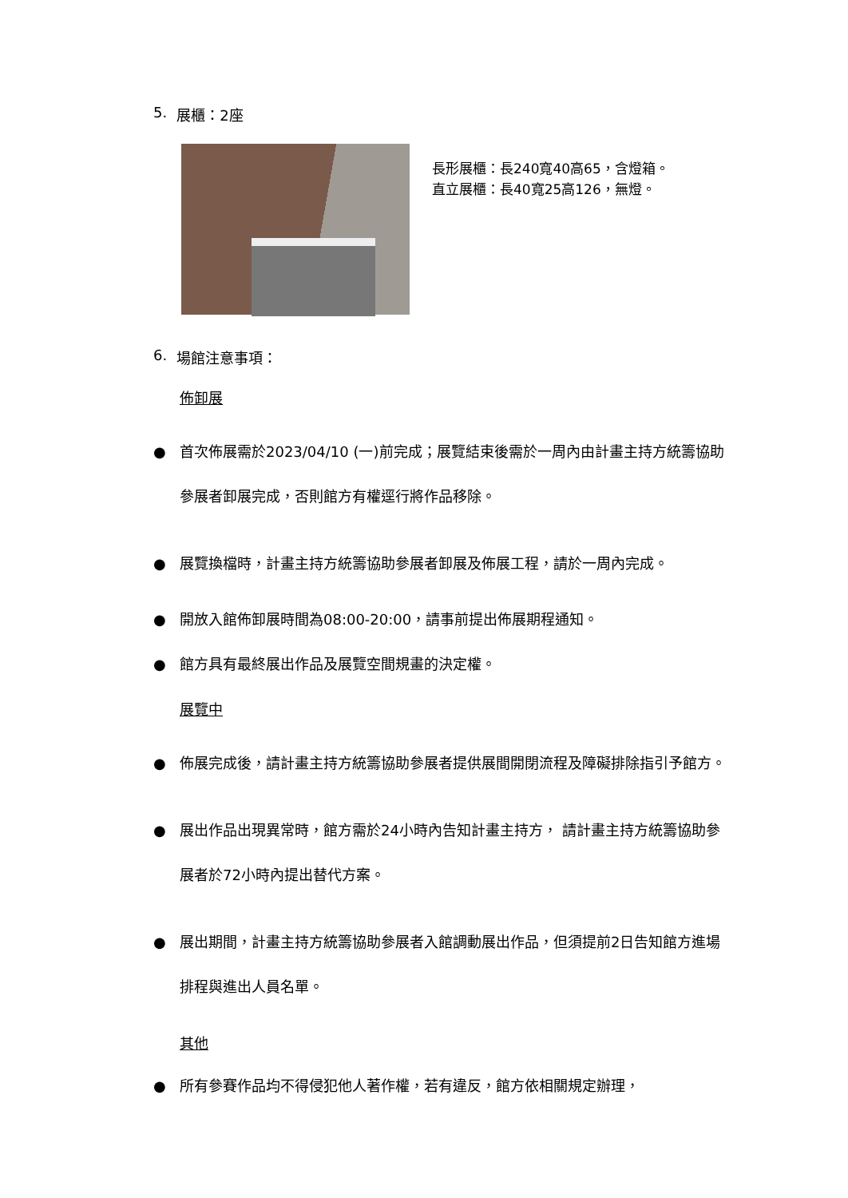5. 展櫃：2座
長形展櫃：長240寬40高65，含燈箱。
直立展櫃：長40寬25高126，無燈。
6. 場館注意事項：
佈卸展
● 首次佈展需於2023/04/10 (一)前完成；展覽結束後需於一周內由計畫主持方統籌協助參展者卸展完成，否則館方有權逕行將作品移除。
● 展覽換檔時，計畫主持方統籌協助參展者卸展及佈展工程，請於一周內完成。
● 開放入館佈卸展時間為08:00-20:00，請事前提出佈展期程通知。
● 館方具有最終展出作品及展覽空間規畫的決定權。
展覽中
● 佈展完成後，請計畫主持方統籌協助參展者提供展間開閉流程及障礙排除指引予館方。
● 展出作品出現異常時，館方需於24小時內告知計畫主持方， 請計畫主持方統籌協助參展者於72小時內提出替代方案。
● 展出期間，計畫主持方統籌協助參展者入館調動展出作品，但須提前2日告知館方進場排程與進出人員名單。
其他
● 所有參賽作品均不得侵犯他人著作權，若有違反，館方依相關規定辦理，